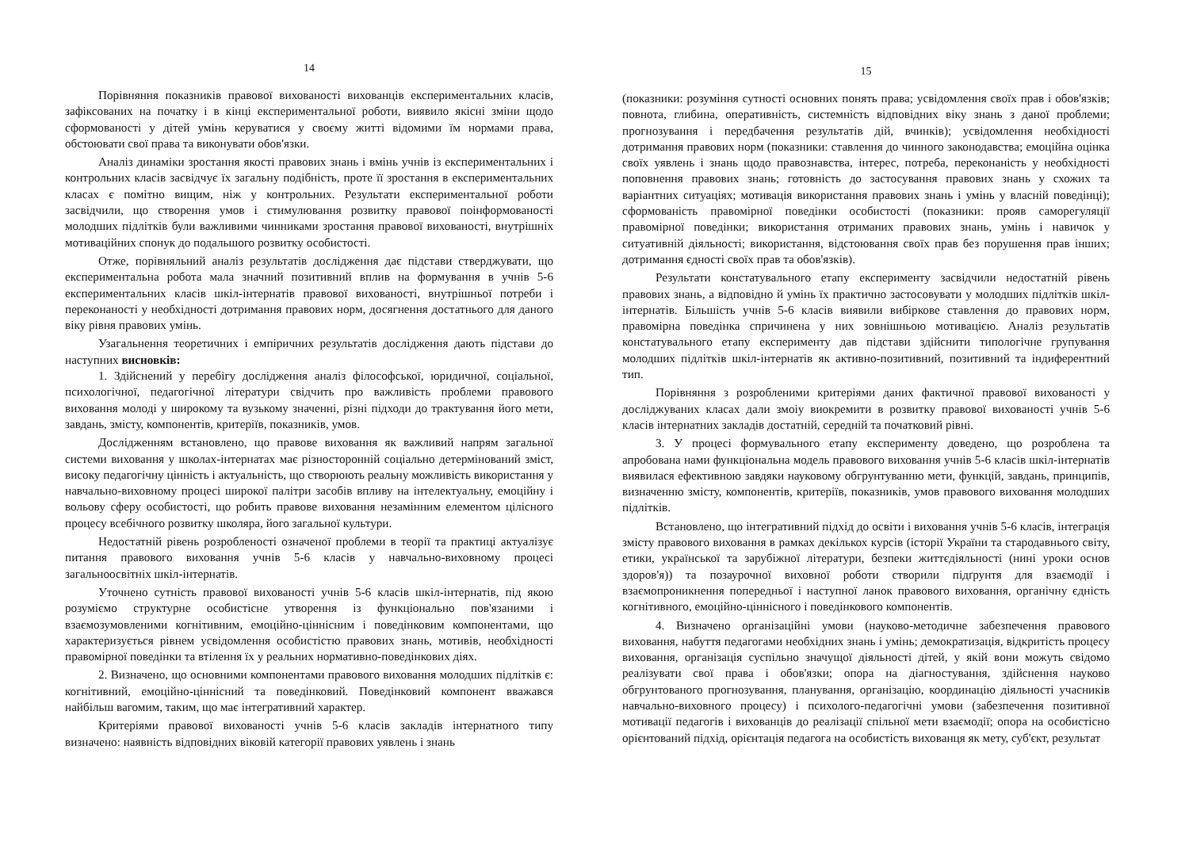14
Порівняння показників правової вихованості вихованців експериментальних класів, зафіксованих на початку і в кінці експериментальної роботи, виявило якісні зміни щодо сформованості у дітей умінь керуватися у своєму житті відомими їм нормами права, обстоювати свої права та виконувати обов'язки.
Аналіз динаміки зростання якості правових знань і вмінь учнів із експериментальних і контрольних класів засвідчує їх загальну подібність, проте її зростання в експериментальних класах є помітно вищим, ніж у контрольних. Результати експериментальної роботи засвідчили, що створення умов і стимулювання розвитку правової поінформованості молодших підлітків були важливими чинниками зростання правової вихованості, внутрішніх мотиваційних спонук до подальшого розвитку особистості.
Отже, порівняльний аналіз результатів дослідження дає підстави стверджувати, що експериментальна робота мала значний позитивний вплив на формування в учнів 5-6 експериментальних класів шкіл-інтернатів правової вихованості, внутрішньої потреби і переконаності у необхідності дотримання правових норм, досягнення достатнього для даного віку рівня правових умінь.
Узагальнення теоретичних і емпіричних результатів дослідження дають підстави до наступних висновків:
1. Здійснений у перебігу дослідження аналіз філософської, юридичної, соціальної, психологічної, педагогічної літератури свідчить про важливість проблеми правового виховання молоді у широкому та вузькому значенні, різні підходи до трактування його мети, завдань, змісту, компонентів, критеріїв, показників, умов.
Дослідженням встановлено, що правове виховання як важливий напрям загальної системи виховання у школах-інтернатах має різносторонній соціально детермінований зміст, високу педагогічну цінність і актуальність, що створюють реальну можливість використання у навчально-виховному процесі широкої палітри засобів впливу на інтелектуальну, емоційну і вольову сферу особистості, що робить правове виховання незамінним елементом цілісного процесу всебічного розвитку школяра, його загальної культури.
Недостатній рівень розробленості означеної проблеми в теорії та практиці актуалізує питання правового виховання учнів 5-6 класів у навчально-виховному процесі загальноосвітніх шкіл-інтернатів.
Уточнено сутність правової вихованості учнів 5-6 класів шкіл-інтернатів, під якою розуміємо структурне особистісне утворення із функціонально пов'язаними і взаємозумовленими когнітивним, емоційно-ціннісним і поведінковим компонентами, що характеризується рівнем усвідомлення особистістю правових знань, мотивів, необхідності правомірної поведінки та втілення їх у реальних нормативно-поведінкових діях.
2. Визначено, що основними компонентами правового виховання молодших підлітків є: когнітивний, емоційно-ціннісний та поведінковий. Поведінковий компонент вважався найбільш вагомим, таким, що має інтегративний характер.
Критеріями правової вихованості учнів 5-6 класів закладів інтернатного типу визначено: наявність відповідних віковій категорії правових уявлень і знань
15
(показники: розуміння сутності основних понять права; усвідомлення своїх прав і обов'язків; повнота, глибина, оперативність, системність відповідних віку знань з даної проблеми; прогнозування і передбачення результатів дій, вчинків); усвідомлення необхідності дотримання правових норм (показники: ставлення до чинного законодавства; емоційна оцінка своїх уявлень і знань щодо правознавства, інтерес, потреба, переконаність у необхідності поповнення правових знань; готовність до застосування правових знань у схожих та варіантних ситуаціях; мотивація використання правових знань і умінь у власній поведінці); сформованість правомірної поведінки особистості (показники: прояв саморегуляції правомірної поведінки; використання отриманих правових знань, умінь і навичок у ситуативній діяльності; використання, відстоювання своїх прав без порушення прав інших; дотримання єдності своїх прав та обов'язків).
Результати констатувального етапу експерименту засвідчили недостатній рівень правових знань, а відповідно й умінь їх практично застосовувати у молодших підлітків шкіл-інтернатів. Більшість учнів 5-6 класів виявили вибіркове ставлення до правових норм, правомірна поведінка спричинена у них зовнішньою мотивацією. Аналіз результатів констатувального етапу експерименту дав підстави здійснити типологічне групування молодших підлітків шкіл-інтернатів як активно-позитивний, позитивний та індиферентний тип.
Порівняння з розробленими критеріями даних фактичної правової вихованості у досліджуваних класах дали змоіу виокремити в розвитку правової вихованості учнів 5-6 класів інтернатних закладів достатній, середній та початковий рівні.
3. У процесі формувального етапу експерименту доведено, що розроблена та апробована нами функціональна модель правового виховання учнів 5-6 класів шкіл-інтернатів виявилася ефективною завдяки науковому обгрунтуванню мети, функцій, завдань, принципів, визначенню змісту, компонентів, критеріїв, показників, умов правового виховання молодших підлітків.
Встановлено, що інтегративний підхід до освіти і виховання учнів 5-6 класів, інтеграція змісту правового виховання в рамках декількох курсів (історії України та стародавнього світу, етики, української та зарубіжної літератури, безпеки життєдіяльності (нині уроки основ здоров'я)) та позаурочної виховної роботи створили підґрунтя для взаємодії і взаємопроникнення попередньої і наступної ланок правового виховання, органічну єдність когнітивного, емоційно-ціннісного і поведінкового компонентів.
4. Визначено організаційні умови (науково-методичне забезпечення правового виховання, набуття педагогами необхідних знань і умінь; демократизація, відкритість процесу виховання, організація суспільно значущої діяльності дітей, у якій вони можуть свідомо реалізувати свої права і обов'язки; опора на діагностування, здійснення науково обгрунтованого прогнозування, планування, організацію, координацію діяльності учасників навчально-виховного процесу) і психолого-педагогічні умови (забезпечення позитивної мотивації педагогів і вихованців до реалізації спільної мети взаємодії; опора на особистісно орієнтований підхід, орієнтація педагога на особистість вихованця як мету, суб'єкт, результат